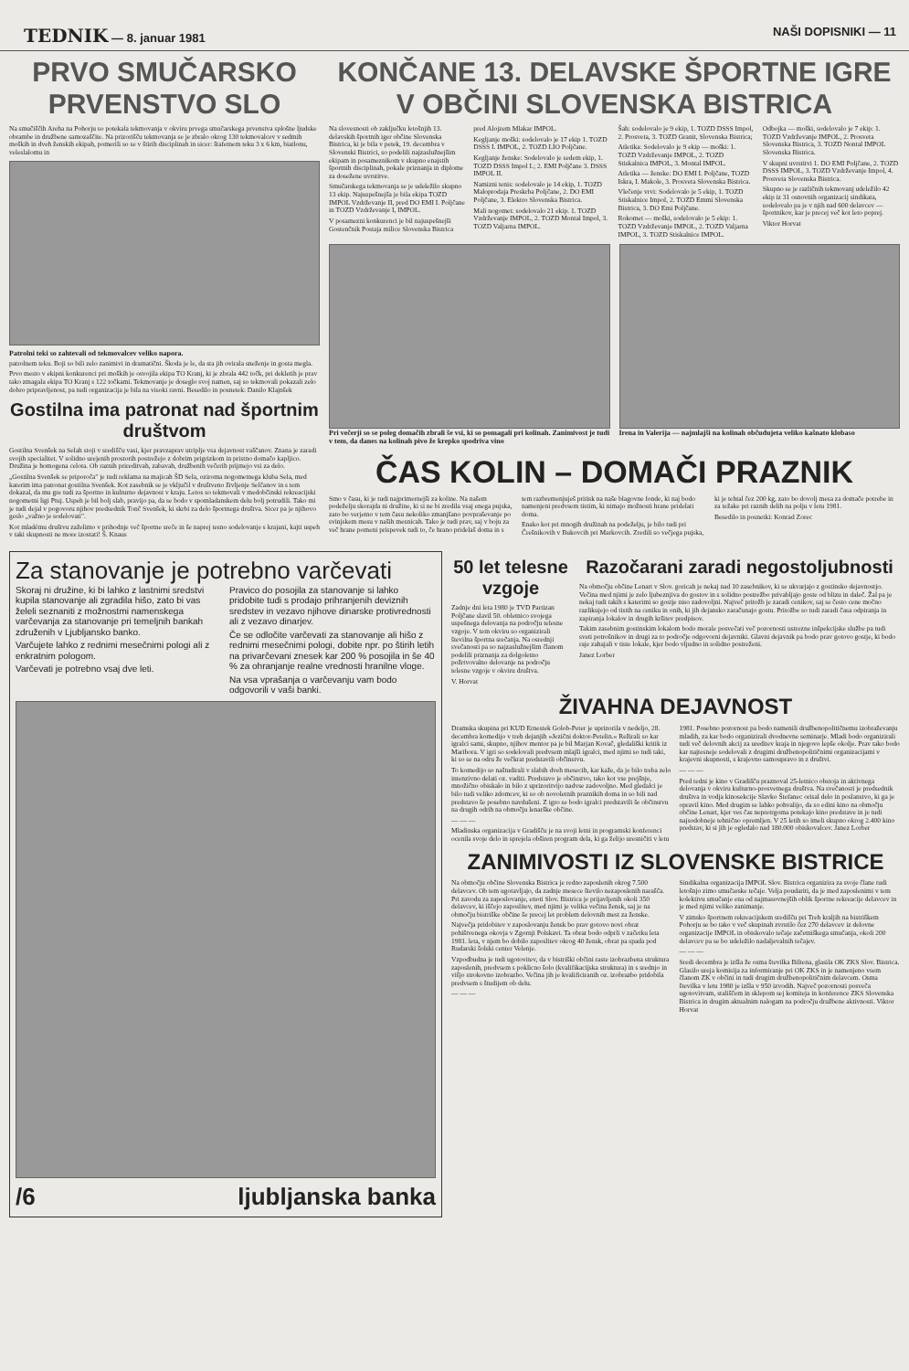TEDNIK — 8. januar 1981 NAŠI DOPISNIKI — 11
PRVO SMUČARSKO PRVENSTVO SLO
Na smučiščih Areha na Pohorju so potekala tekmovanja v okviru prvega smučarskega prvenstva splošne ljudske obrambe in družbene samozaščite. Na prizorišču tekmovanja se je zbralo okrog 130 tekmovalcev v sedmih moških in dveh ženskih ekipah, pomerili so se v štirih disciplinah in sicer: štafetnem teku 3 x 6 km, biatlonu, veleslalomu in
Patrolni teki so zahtevali od tekmovalcev veliko napora.
patrolnem teku. Boji so bili zelo zanimivi in dramatični. Škoda je le, da sta jih ovirala sneženje in gosta megla.
Prvo mesto v ekipni konkurenci pri moških je osvojila ekipa TO Kranj, ki je zbrala 442 točk, pri dekletih je prav tako zmagala ekipa TO Kranj s 122 točkami. Tekmovanje je doseglo svoj namen, saj so tekmovali pokazali zelo dobro pripravljenost, pa tudi organizacija je bila na visoki ravni. Besedilo in posnetek: Danilo Klajnšek
Gostilna ima patronat nad športnim društvom
Gostilna Svenšek na Selah stoji v središču vasi, kjer pravzaprav utriplje vsa dejavnost vaščanov. Znana je zaradi svojih specialitet. V solidno urejenih prostorih postrežejo z dobrim prigrizkom in pristno domačo kapljico. Družina je homogena celota. Ob raznih prireditvah, zabavah, družbenih večerih prijmejo vsi za delo.
„Gostilna Svenšek se priporoča" je tudi reklama na majicah ŠD Sela, oziroma nogometnega kluba Sela, med katerim ima patronat gostilna Svenšek. Kot zasebnik se je vključil v društveno življenje Selčanov in s tem dokazal, da mu gre tudi za športno in kulturno dejavnost v kraju. Letos so tekmovali v medobčinski rekreacijski nogometni ligi Ptuj. Uspeh je bil bolj slab, pravijo pa, da se bodo v spomladanskem delu bolj potrudili. Tako mi je tudi dejal v pogovoru njihov predsednik Tonč Svenšek, ki skrbi za delo športnega društva. Sicer pa je njihovo geslo „važno je sodelovati".
Kot mladému društvu zaželimo v prihodnje več športne sreče in še naprej tesno sodelovanje s krajani, kajti uspeh v taki skupnosti ne more izostati! Š. Knaus
KONČANE 13. DELAVSKE ŠPORTNE IGRE V OBČINI SLOVENSKA BISTRICA
Na slovesnosti ob zaključku letošnjih 13. delavskih športnih iger občine Slovenska Bistrica, ki je bila v petek, 19. decembra v Slovenski Bistrici, so podelili najzaslužnejšim ekipam in posameznikom v skupno enajstih športnih disciplinah, pokale priznanja in diplome za dosežene uvrstitve.
Smučarskega tekmovanja se je udeležilo skupno 13 ekip. Najuspešnejša je bila ekipa TOZD IMPOL Vzdrževanje II, pred DO EMI I. Poljčane in TOZD Vzdrževanje I, IMPOL.
V posamezni konkurenci je bil najuspešnejši Gostenčnik Postaja milice Slovenska Bistrica pred Alojzem Mlakar IMPOL.
Kegljanje moški: sodelovalo je 17 ekip 1. TOZD DSSS I. IMPOL, 2. TOZD LIO Poljčane.
Kegljanje ženske: Sodelovalo je sedem ekip, 1. TOZD DSSS Impol I.; 2. EMI Poljčane 3. DSSS IMPOL II.
Namizni tenis: sodelovalo je 14 ekip, 1. TOZD Maloprodaja Preskrba Poljčane, 2. DO EMI Poljčane, 3. Elektro Slovenska Bistrica.
Mali nogomet: sodelovalo 21 ekip. 1. TOZD Vzdrževanje IMPOL, 2. TOZD Montal Impol, 3. TOZD Valjarna IMPOL.
Šah: sodelovalo je 9 ekip, 1. TOZD DSSS Impol, 2. Prosveta, 3. TOZD Granit, Slovenska Bistrica;
Atletika: Sodelovalo je 9 ekip — moški: 1. TOZD Vzdrževanje IMPOL, 2. TOZD Stiskalnica IMPOL, 3. Montal IMPOL.
Atletika — ženske: DO EMI I. Poljčane, TOZD Iskra, I. Makole, 3. Prosveta Slovenska Bistrica.
Vlečenje vrvi: Sodelovalo je 5 ekip, 1. TOZD Stiskalnice Impol, 2. TOZD Emmi Slovenska Bistrica, 3. DO Emi Poljčane.
Rokomet — moški, sodelovalo je 5 ekip: 1. TOZD Vzdrževanje IMPOL, 2. TOZD Valjarna IMPOL, 3. TOZD Stiskalnice IMPOL.
Odbojka — moški, sodelovalo je 7 ekip: 1. TOZD Vzdrževanje IMPOL, 2. Prosveta Slovenska Bistrica, 3. TOZD Nontal IMPOL Slovenska Bistrica.
V skupni uvrstitvi 1. DO EMI Poljčane, 2. TOZD DSSS IMPOL, 3. TOZD Vzdrževanje Impol, 4. Prosveta Slovenska Bistrica.
Skupno se je različnih tekmovanj udeležilo 42 ekip iz 31 osnovnih organizacij sindikata, sodelovalo pa je v njih nad 600 delavcev — športnikov, kar je precej več kot leto poprej.
Viktor Horvat
Pri večerji so se poleg domačih zbrali še vsi, ki so pomagali pri kolinah. Zanimivost je tudi v tem, da danes na kolinah pivo že krepko spodriva vino
Irena in Valerija — najmlajši na kolinah občudujeta veliko kašnato klobaso
ČAS KOLIN – DOMAČI PRAZNIK
Smo v času, ki je tudi najprimernejši za koline. Na našem podeželju skorajda ni družine, ki si ne bi zredila vsaj enega pujska, zato bo verjetno v tem času nekoliko zmanjšano povpraševanje po svinjskem mesu v naših mesnicah. Tako je tudi prav, saj v boju za več hrane pomeni prispevek tudi to, če hrano pridelaš doma in s tem razbremenjuješ pritisk na naše blagovne fonde, ki naj bodo namenjeni predvsem tistim, ki nimajo možnosti hrane pridelati doma.
Enako kot pri mnogih družinah na podeželju, je bilo tudi pri Črešnikovih v Bukovcih pri Markovcih. Zredili so večjega pujska, ki je tehtal čez 200 kg, zato bo dovolj mesa za domače potrebe in za težake pri raznih delih na polju v letu 1981.
Besedilo in posnetki: Konrad Zorec
Za stanovanje je potrebno varčevati
Skoraj ni družine, ki bi lahko z lastnimi sredstvi kupila stanovanje ali zgradila hišo, zato bi vas želeli seznaniti z možnostmi namenskega varčevanja za stanovanje pri temeljnih bankah združenih v Ljubljansko banko.
Varčujete lahko z rednimi mesečnimi pologi ali z enkratnim pologom.
Varčevati je potrebno vsaj dve leti.
Pravico do posojila za stanovanje si lahko pridobite tudi s prodajo prihranjenih deviznih sredstev in vezavo njihove dinarske protivrednosti ali z vezavo dinarjev.
Če se odločite varčevati za stanovanje ali hišo z rednimi mesečnimi pologi, dobite npr. po štirih letih na privarčevani znesek kar 200 % posojila in še 40 % za ohranjanje realne vrednosti hranilne vloge.
Na vsa vprašanja o varčevanju vam bodo odgovorili v vaši banki.
/6 ljubljanska banka
50 let telesne vzgoje
Zadnje dni leta 1980 je TVD Partizan Poljčane slavil 50. obletnico svojega uspešnega delovanja na področju telesne vzgoje. V tem okviru so organizirali številna športna srečanja. Na osrednji svečanosti pa so najzaslužnejšim članom podelili priznanja za dolgoletno požrtvovalno delovanje na področju telesne vzgoje v okviru društva.
V. Horvat
Razočarani zaradi negostoljubnosti
Na območju občine Lenart v Slov. goricah je nekaj nad 10 zasebnikov, ki se ukvarjajo z gostinsko dejavnostjo. Večina med njimi je zelo ljubeznjiva do gostov in s solidno postrežbo privabljajo goste od blizu in daleč. Žal pa je nekaj tudi takih s katerimi so gostje niso zadovoljni. Največ pritožb je zaradi cenikov, saj se često cene močno razlikujejo od tistih na ceniku in onih, ki jih dejansko zaračunajo gostu. Pritožbe so tudi zaradi časa odpiranja in zapiranja lokalov in drugih kršitev predpisov.
Takim zasebnim gostinskim lokalom bodo morale posvečati več pozornosti ustrezne inšpekcijske službe pa tudi sveti potrošnikov in drugi za to področje odgovorni dejavniki. Glavni dejavnik pa bodo prav gotovo gostje, ki bodo raje zahajali v tiste lokale, kjer bodo vljudno in solidno postreženi.
Janez Lorber
ŽIVAHNA DEJAVNOST
Dramska skupina pri KUD Ernestek Golob-Peter je uprizorila v nedeljo, 28. decembra komedijo v treh dejanjih »Jezični doktor-Petelin.« Režirali so kar igralci sami, skupno, njihov mentor pa je bil Marjan Kovač, gledališki kritik iz Maribora. V igri so sodelovali predvsem mlajši igralci, med njimi so tudi taki, ki so se na odru že večkrat predstavili občinstvu.
To komedijo so naštudirali v slabih dveh mesecih, kar kaže, da je bilo treba zelo intenzivno delati oz. vaditi. Predstavo je občinstvo, tako kot vse prejšnje, množično obiskalo in bilo z uprizoritvijo nadvse zadovoljno. Med gledalci je bilo tudi veliko zdomcev, ki so ob novoletnih praznikih doma in so bili nad predstavo še posebno navdušeni. Z igro se bodo igralci predstavili še občinstvu na drugih odrih na območju lenarške občine.
— — —
Mladinska organizacija v Gradišču je na svoji letni in programski konferenci ocenila svoje delo in sprejela obširen program dela, ki ga želijo uresničiti v letu 1981. Posebno pozornost pa bodo namenili družbenopolitičnemu izobraževanju mladih, za kar bodo organizirali dvodnevne seminarje. Mladi bodo organizirali tudi več delovnih akcij za ureditev kraja in njegovo lepše okolje. Prav tako bodo kar najtesneje sodelovali z drugimi družbenopolitičnimi organizacijami v krajevni skupnosti, s krajevno samoupravo in z društvi.
— — —
Pred tedni je kino v Gradišču praznoval 25-letnico obstoja in aktivnega delovanja v okviru kulturno-prosvetnega društva. Na svečanosti je predsednik društva in vodja kinosekcije Slavko Štefanec orisal delo in poslanstvo, ki ga je opravil kino. Med drugim se lahko pohvalijo, da so edini kino na območju občine Lenart, kjer ves čas nepretrgoma potekajo kino predstave in je tudi najsodobneje tehnično opremljen. V 25 letih so imeli skupno okrog 2.400 kino predstav, ki si jih je ogledalo nad 180.000 obiskovalcev. Janez Lorber
ZANIMIVOSTI IZ SLOVENSKE BISTRICE
Na območju občine Slovenska Bistrica je redno zaposlenih okrog 7.500 delavcev. Ob tem ugotavljajo, da zadnje mesece število nezaposlenih narašča. Pri zavodu za zaposlovanje, enoti Slov. Bistrica je prijavljenih okoli 350 delavcev, ki iščejo zaposlitev, med njimi je velika večina žensk, saj je na območju bistriške občine še precej let problem delovnih mest za ženske.
Največja pridobitev v zaposlovanju žensk bo prav gotovo novi obrat pohištvenega okovja v Zgornji Polskavi. Ta obrat bodo odprli v začetku leta 1981. leta, v njem bo dobilo zaposlitev okrog 40 žensk, obrat pa spada pod Rudarski šolski center Velenje.
Vzpodbudna je tudi ugotovitev, da v bistriški občini raste izobrazbena struktura zaposlenih, predvsem s poklicno šolo (kvalifikacijska struktura) in s srednjo in višjo strokovno izobrazbo. Večina jih je kvalificiranih oz. izobrazbo pridobila predvsem s študijem ob delu.
— — —
Sindikalna organizacija IMPOL Slov. Bistrica organizira za svoje člane tudi letošnjo zimo smučarske tečaje. Velja poudariti, da je med zaposlenimi v tem kolektivu smučanje ena od najmasovnejših oblik športne rekreacije delavcev in je med njimi veliko zanimanje.
V zimsko športnem rekreacijskem središču pri Treh kraljih na bistriškem Pohorju se bo tako v več skupinah zvrstilo čez 270 delavcev iz delovne organizacije IMPOL in obiskovalo tečaje začetniškega smučanja, okoli 200 delavcev pa se bo udeležilo nadaljevalnih tečajev.
— — —
Sredi decembra je izšla že osma številka Biltena, glasila OK ZKS Slov. Bistrica. Glasilo ureja komisija za informiranje pri OK ZKS in je namenjeno vsem članom ZK v občini in tudi drugim družbenopolitičnim delavcem. Osma številka v letu 1980 je izšla v 950 izvodih. Največ pozornosti posveča ugotovitvam, stališčem in sklepom sej komiteja in konference ZKS Slovenska Bistrica in drugim aktualnim nalogam na področju družbene aktivnosti. Viktor Horvat